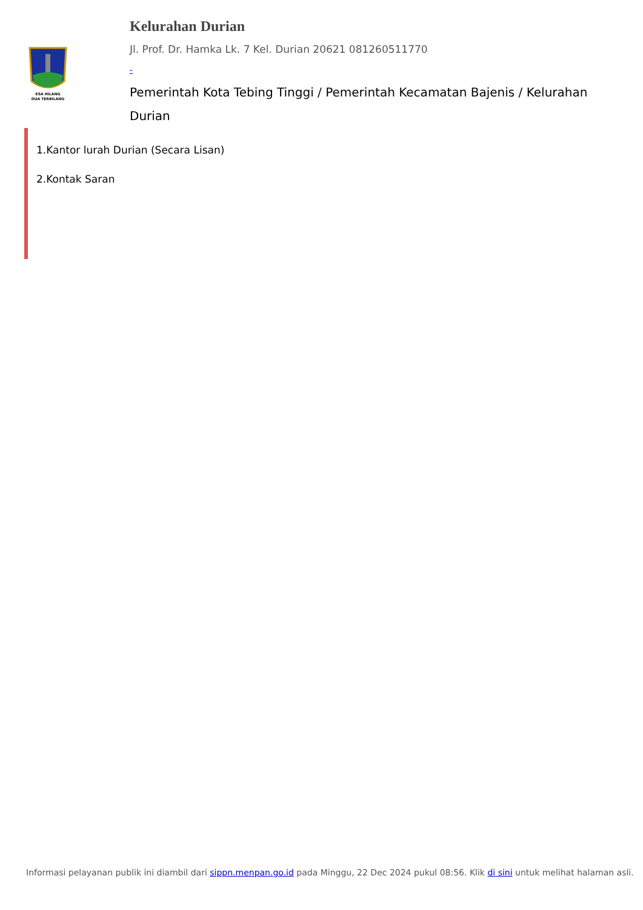ESA HILANG
DUA TERBILANG
Kelurahan Durian
Jl. Prof. Dr. Hamka Lk. 7 Kel. Durian 20621 081260511770
-
Pemerintah Kota Tebing Tinggi / Pemerintah Kecamatan Bajenis / Kelurahan Durian
1.Kantor lurah Durian (Secara Lisan)
2.Kontak Saran
Informasi pelayanan publik ini diambil dari sippn.menpan.go.id pada Minggu, 22 Dec 2024 pukul 08:56. Klik di sini untuk melihat halaman asli.